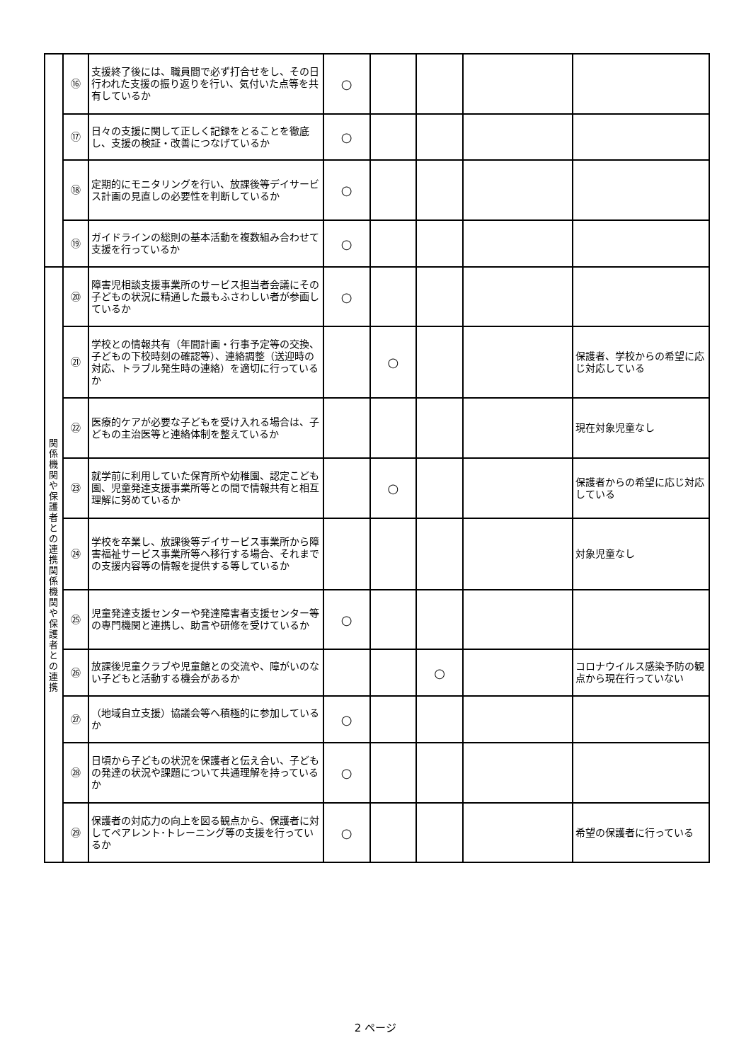| | ⑯ | 支援終了後には、職員間で必ず打合せをし、その日行われた支援の振り返りを行い、気付いた点等を共有しているか | ○ | | | | |
| | ⑰ | 日々の支援に関して正しく記録をとることを徹底し、支援の検証・改善につなげているか | ○ | | | | |
| | ⑱ | 定期的にモニタリングを行い、放課後等デイサービス計画の見直しの必要性を判断しているか | ○ | | | | |
| | ⑲ | ガイドラインの総則の基本活動を複数組み合わせて支援を行っているか | ○ | | | | |
| 関 係 機 関 や 保 護 者 と の 連 携 関 係 機 関 や 保 護 者 と の 連 携 | ⑳ | 障害児相談支援事業所のサービス担当者会議にその子どもの状況に精通した最もふさわしい者が参画しているか | ○ | | | | |
| | ㉑ | 学校との情報共有（年間計画・行事予定等の交換、子どもの下校時刻の確認等）、連絡調整（送迎時の対応、トラブル発生時の連絡）を適切に行っているか | | ○ | | | 保護者、学校からの希望に応じ対応している |
| | ㉒ | 医療的ケアが必要な子どもを受け入れる場合は、子どもの主治医等と連絡体制を整えているか | | | | | 現在対象児童なし |
| | ㉓ | 就学前に利用していた保育所や幼稚園、認定こども園、児童発達支援事業所等との間で情報共有と相互理解に努めているか | | ○ | | | 保護者からの希望に応じ対応している |
| | ㉔ | 学校を卒業し、放課後等デイサービス事業所から障害福祉サービス事業所等へ移行する場合、それまでの支援内容等の情報を提供する等しているか | | | | | 対象児童なし |
| | ㉕ | 児童発達支援センターや発達障害者支援センター等の専門機関と連携し、助言や研修を受けているか | ○ | | | | |
| | ㉖ | 放課後児童クラブや児童館との交流や、障がいのない子どもと活動する機会があるか | | | ○ | | コロナウイルス感染予防の観点から現在行っていない |
| | ㉗ | （地域自立支援）協議会等へ積極的に参加しているか | ○ | | | | |
| | ㉘ | 日頃から子どもの状況を保護者と伝え合い、子どもの発達の状況や課題について共通理解を持っているか | ○ | | | | |
| | ㉙ | 保護者の対応力の向上を図る観点から、保護者に対してペアレント･トレーニング等の支援を行っているか | ○ | | | | 希望の保護者に行っている |
2 ページ